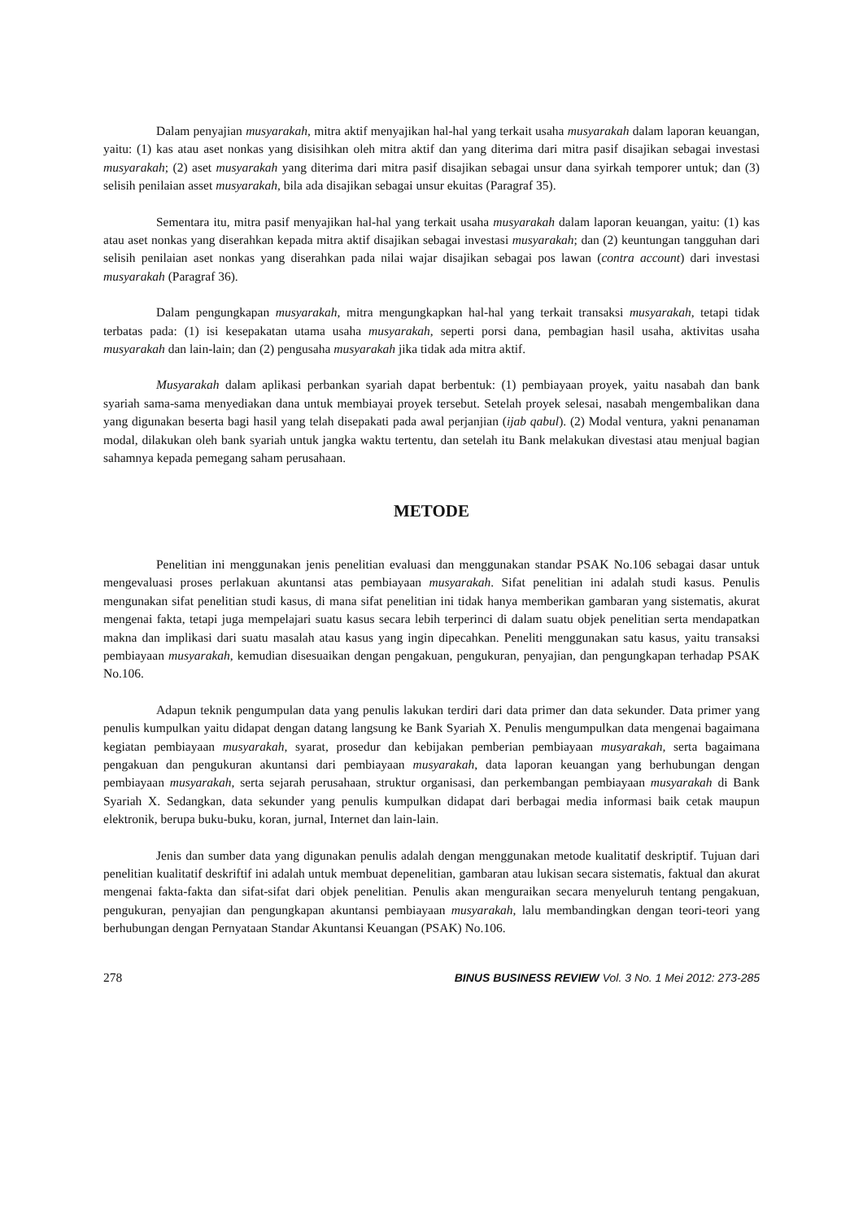Dalam penyajian musyarakah, mitra aktif menyajikan hal-hal yang terkait usaha musyarakah dalam laporan keuangan, yaitu: (1) kas atau aset nonkas yang disisihkan oleh mitra aktif dan yang diterima dari mitra pasif disajikan sebagai investasi musyarakah; (2) aset musyarakah yang diterima dari mitra pasif disajikan sebagai unsur dana syirkah temporer untuk; dan (3) selisih penilaian asset musyarakah, bila ada disajikan sebagai unsur ekuitas (Paragraf 35).
Sementara itu, mitra pasif menyajikan hal-hal yang terkait usaha musyarakah dalam laporan keuangan, yaitu: (1) kas atau aset nonkas yang diserahkan kepada mitra aktif disajikan sebagai investasi musyarakah; dan (2) keuntungan tangguhan dari selisih penilaian aset nonkas yang diserahkan pada nilai wajar disajikan sebagai pos lawan (contra account) dari investasi musyarakah (Paragraf 36).
Dalam pengungkapan musyarakah, mitra mengungkapkan hal-hal yang terkait transaksi musyarakah, tetapi tidak terbatas pada: (1) isi kesepakatan utama usaha musyarakah, seperti porsi dana, pembagian hasil usaha, aktivitas usaha musyarakah dan lain-lain; dan (2) pengusaha musyarakah jika tidak ada mitra aktif.
Musyarakah dalam aplikasi perbankan syariah dapat berbentuk: (1) pembiayaan proyek, yaitu nasabah dan bank syariah sama-sama menyediakan dana untuk membiayai proyek tersebut. Setelah proyek selesai, nasabah mengembalikan dana yang digunakan beserta bagi hasil yang telah disepakati pada awal perjanjian (ijab qabul). (2) Modal ventura, yakni penanaman modal, dilakukan oleh bank syariah untuk jangka waktu tertentu, dan setelah itu Bank melakukan divestasi atau menjual bagian sahamnya kepada pemegang saham perusahaan.
METODE
Penelitian ini menggunakan jenis penelitian evaluasi dan menggunakan standar PSAK No.106 sebagai dasar untuk mengevaluasi proses perlakuan akuntansi atas pembiayaan musyarakah. Sifat penelitian ini adalah studi kasus. Penulis mengunakan sifat penelitian studi kasus, di mana sifat penelitian ini tidak hanya memberikan gambaran yang sistematis, akurat mengenai fakta, tetapi juga mempelajari suatu kasus secara lebih terperinci di dalam suatu objek penelitian serta mendapatkan makna dan implikasi dari suatu masalah atau kasus yang ingin dipecahkan. Peneliti menggunakan satu kasus, yaitu transaksi pembiayaan musyarakah, kemudian disesuaikan dengan pengakuan, pengukuran, penyajian, dan pengungkapan terhadap PSAK No.106.
Adapun teknik pengumpulan data yang penulis lakukan terdiri dari data primer dan data sekunder. Data primer yang penulis kumpulkan yaitu didapat dengan datang langsung ke Bank Syariah X. Penulis mengumpulkan data mengenai bagaimana kegiatan pembiayaan musyarakah, syarat, prosedur dan kebijakan pemberian pembiayaan musyarakah, serta bagaimana pengakuan dan pengukuran akuntansi dari pembiayaan musyarakah, data laporan keuangan yang berhubungan dengan pembiayaan musyarakah, serta sejarah perusahaan, struktur organisasi, dan perkembangan pembiayaan musyarakah di Bank Syariah X. Sedangkan, data sekunder yang penulis kumpulkan didapat dari berbagai media informasi baik cetak maupun elektronik, berupa buku-buku, koran, jurnal, Internet dan lain-lain.
Jenis dan sumber data yang digunakan penulis adalah dengan menggunakan metode kualitatif deskriptif. Tujuan dari penelitian kualitatif deskriftif ini adalah untuk membuat depenelitian, gambaran atau lukisan secara sistematis, faktual dan akurat mengenai fakta-fakta dan sifat-sifat dari objek penelitian. Penulis akan menguraikan secara menyeluruh tentang pengakuan, pengukuran, penyajian dan pengungkapan akuntansi pembiayaan musyarakah, lalu membandingkan dengan teori-teori yang berhubungan dengan Pernyataan Standar Akuntansi Keuangan (PSAK) No.106.
278 BINUS BUSINESS REVIEW Vol. 3 No. 1 Mei 2012: 273-285